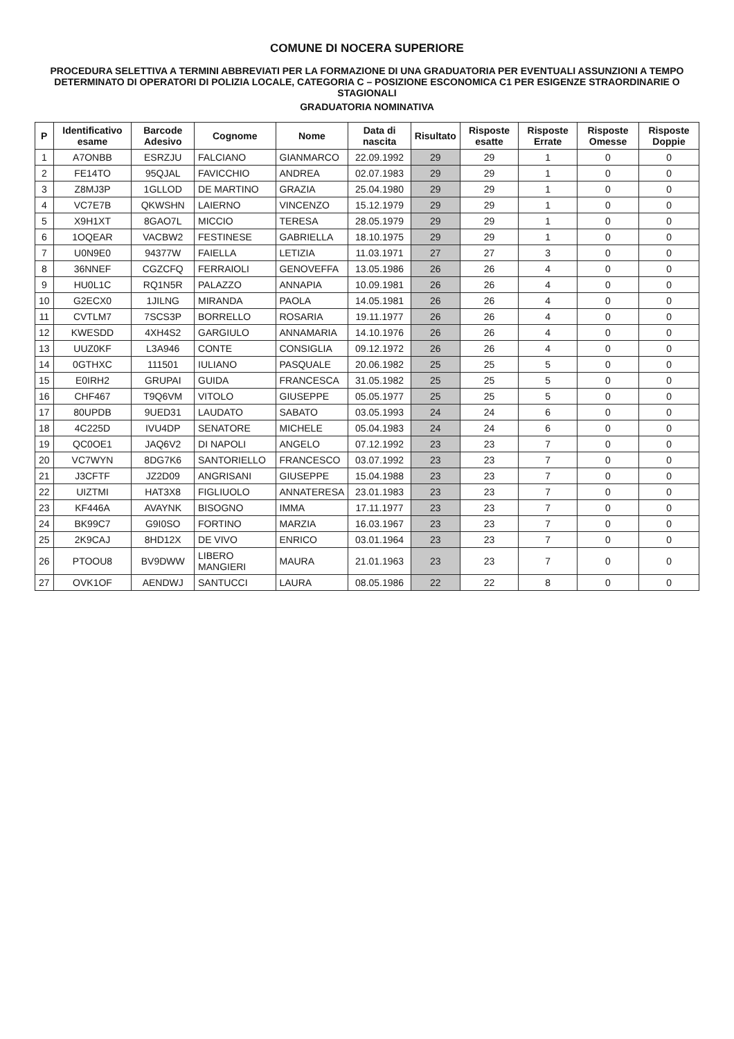COMUNE DI NOCERA SUPERIORE
PROCEDURA SELETTIVA A TERMINI ABBREVIATI PER LA FORMAZIONE DI UNA GRADUATORIA PER EVENTUALI ASSUNZIONI A TEMPO DETERMINATO DI OPERATORI DI POLIZIA LOCALE, CATEGORIA C – POSIZIONE ESCONOMICA C1 PER ESIGENZE STRAORDINARIE O STAGIONALI
GRADUATORIA NOMINATIVA
| P | Identificativo esame | Barcode Adesivo | Cognome | Nome | Data di nascita | Risultato | Risposte esatte | Risposte Errate | Risposte Omesse | Risposte Doppie |
| --- | --- | --- | --- | --- | --- | --- | --- | --- | --- | --- |
| 1 | A7ONBB | ESRZJU | FALCIANO | GIANMARCO | 22.09.1992 | 29 | 29 | 1 | 0 | 0 |
| 2 | FE14TO | 95QJAL | FAVICCHIO | ANDREA | 02.07.1983 | 29 | 29 | 1 | 0 | 0 |
| 3 | Z8MJ3P | 1GLLOD | DE MARTINO | GRAZIA | 25.04.1980 | 29 | 29 | 1 | 0 | 0 |
| 4 | VC7E7B | QKWSHN | LAIERNO | VINCENZO | 15.12.1979 | 29 | 29 | 1 | 0 | 0 |
| 5 | X9H1XT | 8GAO7L | MICCIO | TERESA | 28.05.1979 | 29 | 29 | 1 | 0 | 0 |
| 6 | 1OQEAR | VACBW2 | FESTINESE | GABRIELLA | 18.10.1975 | 29 | 29 | 1 | 0 | 0 |
| 7 | U0N9E0 | 94377W | FAIELLA | LETIZIA | 11.03.1971 | 27 | 27 | 3 | 0 | 0 |
| 8 | 36NNEF | CGZCFQ | FERRAIOLI | GENOVEFFA | 13.05.1986 | 26 | 26 | 4 | 0 | 0 |
| 9 | HU0L1C | RQ1N5R | PALAZZO | ANNAPIA | 10.09.1981 | 26 | 26 | 4 | 0 | 0 |
| 10 | G2ECX0 | 1JILNG | MIRANDA | PAOLA | 14.05.1981 | 26 | 26 | 4 | 0 | 0 |
| 11 | CVTLM7 | 7SCS3P | BORRELLO | ROSARIA | 19.11.1977 | 26 | 26 | 4 | 0 | 0 |
| 12 | KWESDD | 4XH4S2 | GARGIULO | ANNAMARIA | 14.10.1976 | 26 | 26 | 4 | 0 | 0 |
| 13 | UUZ0KF | L3A946 | CONTE | CONSIGLIA | 09.12.1972 | 26 | 26 | 4 | 0 | 0 |
| 14 | 0GTHXC | 111501 | IULIANO | PASQUALE | 20.06.1982 | 25 | 25 | 5 | 0 | 0 |
| 15 | E0IRH2 | GRUPAI | GUIDA | FRANCESCA | 31.05.1982 | 25 | 25 | 5 | 0 | 0 |
| 16 | CHF467 | T9Q6VM | VITOLO | GIUSEPPE | 05.05.1977 | 25 | 25 | 5 | 0 | 0 |
| 17 | 80UPDB | 9UED31 | LAUDATO | SABATO | 03.05.1993 | 24 | 24 | 6 | 0 | 0 |
| 18 | 4C225D | IVU4DP | SENATORE | MICHELE | 05.04.1983 | 24 | 24 | 6 | 0 | 0 |
| 19 | QC0OE1 | JAQ6V2 | DI NAPOLI | ANGELO | 07.12.1992 | 23 | 23 | 7 | 0 | 0 |
| 20 | VC7WYN | 8DG7K6 | SANTORIELLO | FRANCESCO | 03.07.1992 | 23 | 23 | 7 | 0 | 0 |
| 21 | J3CFTF | JZ2D09 | ANGRISANI | GIUSEPPE | 15.04.1988 | 23 | 23 | 7 | 0 | 0 |
| 22 | UIZTMI | HAT3X8 | FIGLIUOLO | ANNATERESA | 23.01.1983 | 23 | 23 | 7 | 0 | 0 |
| 23 | KF446A | AVAYNK | BISOGNO | IMMA | 17.11.1977 | 23 | 23 | 7 | 0 | 0 |
| 24 | BK99C7 | G9I0SO | FORTINO | MARZIA | 16.03.1967 | 23 | 23 | 7 | 0 | 0 |
| 25 | 2K9CAJ | 8HD12X | DE VIVO | ENRICO | 03.01.1964 | 23 | 23 | 7 | 0 | 0 |
| 26 | PTOOU8 | BV9DWW | LIBERO MANGIERI | MAURA | 21.01.1963 | 23 | 23 | 7 | 0 | 0 |
| 27 | OVK1OF | AENDWJ | SANTUCCI | LAURA | 08.05.1986 | 22 | 22 | 8 | 0 | 0 |